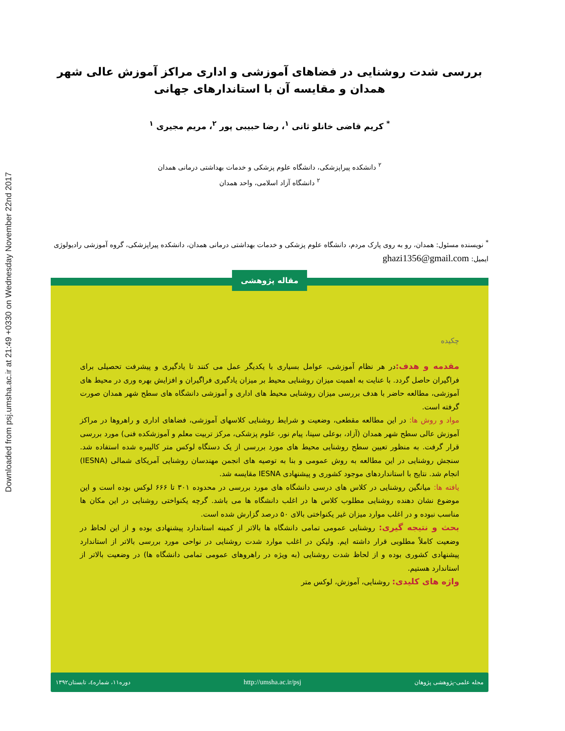Downloaded from psj.umsha.ac.ir at 21:49 +0330 on Wednesday November 22nd 2017
بررسی شدت روشنایی در فضاهای آموزشی و اداری مراکز آموزش عالی شهر همدان و مقایسه آن با استاندارهای جهانی
<sup>*</sup> کریم قاضی خانلو ثانی <sup>۱</sup>، رضا حبیبی پور <sup>۲</sup>، مریم مجیری <sup>۱</sup>
<sup>۲</sup> دانشکده پیراپزشکی، دانشگاه علوم پزشکی و خدمات بهداشتی درمانی همدان
<sup>۲</sup> دانشگاه آزاد اسلامی، واحد همدان
<sup>*</sup> نویسنده مسئول: همدان، رو به روی پارک مردم، دانشگاه علوم پزشکی و خدمات بهداشتی درمانی همدان، دانشکده پیراپزشکی، گروه آموزشی رادیولوژی
ایمیل: ghazi1356@gmail.com
مقاله پژوهشی
چکیده
مقدمه و هدف: در هر نظام آموزشی، عوامل بسیاری با یکدیگر عمل می کنند تا یادگیری و پیشرفت تحصیلی برای فراگیران حاصل گردد. با عنایت به اهمیت میزان روشنایی محیط بر میزان یادگیری فراگیران و افزایش بهره وری در محیط های آموزشی، مطالعه حاضر با هدف بررسی میزان روشنایی محیط های اداری و آموزشی دانشگاه های سطح شهر همدان صورت گرفته است.
مواد و روش ها: در این مطالعه مقطعی، وضعیت و شرایط روشنایی کلاسهای آموزشی، فضاهای اداری و راهروها در مراکز آموزش عالی سطح شهر همدان (آزاد، بوعلی سینا، پیام نور، علوم پزشکی، مرکز تربیت معلم و آموزشکده فنی) مورد بررسی قرار گرفت. به منظور تعیین سطح روشنایی محیط های مورد بررسی از یک دستگاه لوکس متر کالیبره شده استفاده شد. سنجش روشنایی در این مطالعه به روش عمومی و بنا به توصیه های انجمن مهندسان روشنایی آمریکای شمالی (IESNA) انجام شد. نتایج با استانداردهای موجود کشوری و پیشنهادی IESNA مقایسه شد.
یافته ها: میانگین روشنایی در کلاس های درسی دانشگاه های مورد بررسی در محدوده ۳۰۱ تا ۶۶۶ لوکس بوده است و این موضوع نشان دهنده روشنایی مطلوب کلاس ها در اغلب دانشگاه ها می باشد. گرچه یکنواختی روشنایی در این مکان ها مناسب نبوده و در اغلب موارد میزان غیر یکنواختی بالای ۵۰ درصد گزارش شده است.
بحث و نتیجه گیری: روشنایی عمومی تمامی دانشگاه ها بالاتر از کمینه استاندارد پیشنهادی بوده و از این لحاظ در وضعیت کاملاً مطلوبی قرار داشته ایم. ولیکن در اغلب موارد شدت روشنایی در نواحی مورد بررسی بالاتر از استاندارد پیشنهادی کشوری بوده و از لحاظ شدت روشنایی (به ویژه در راهروهای عمومی تمامی دانشگاه ها) در وضعیت بالاتر از استاندارد هستیم.
واژه های کلیدی: روشنایی، آموزش، لوکس متر
مجله علمی-پژوهشی پژوهان http://umsha.ac.ir/psj دوره۱۱، شماره٤، تابستان۱۳۹۲